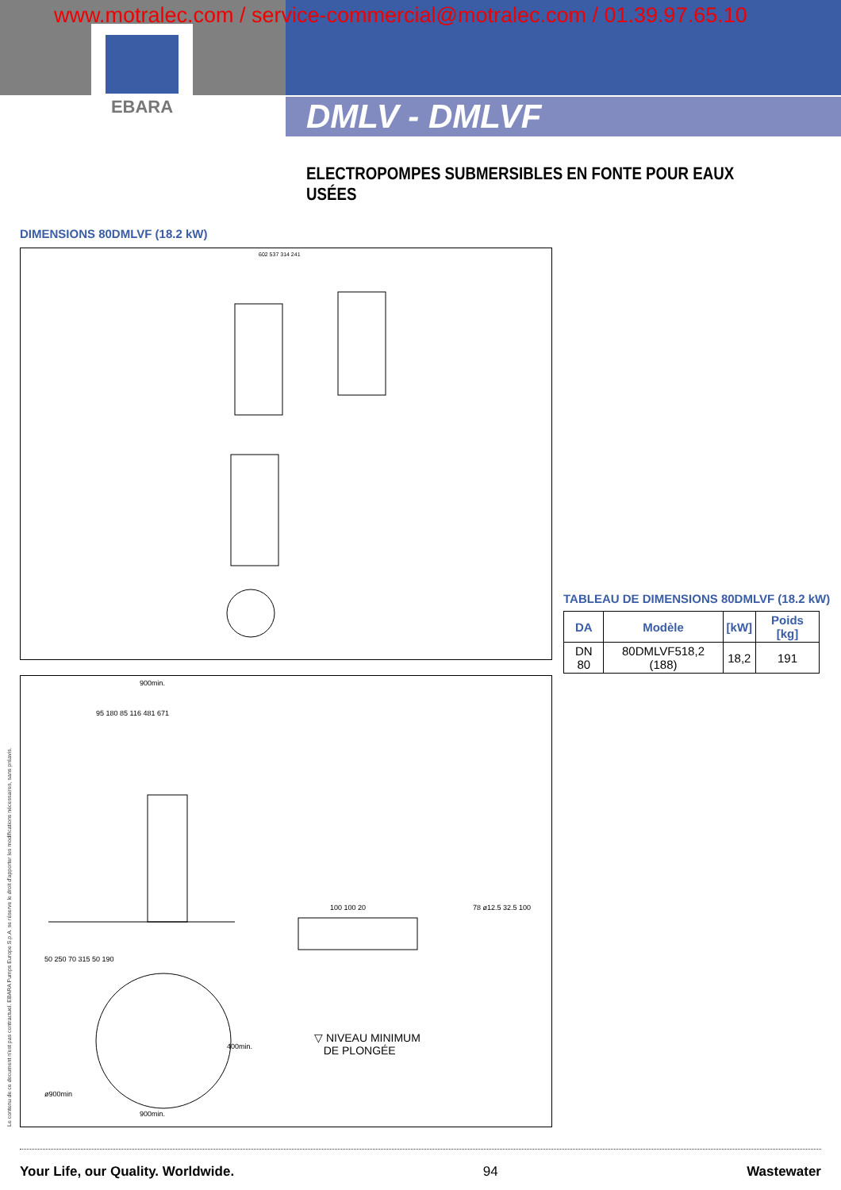EBARA
www.motralec.com / service-commercial@motralec.com / 01.39.97.65.10
DMLV - DMLVF
ELECTROPOMPES SUBMERSIBLES EN FONTE POUR EAUX USÉES
DIMENSIONS 80DMLVF (18.2 kW)
602 537 314 241
TABLEAU DE DIMENSIONS 80DMLVF (18.2 kW)
| DA | Modèle | [kW] | Poids [kg] |
| --- | --- | --- | --- |
| DN 80 | 80DMLVF518,2 (188) | 18,2 | 191 |
900min.
95 180 85 116 481 671
50 250 70 315 50 190
100 100 20
78 ø12.5 32.5 100
900min.
ø900min
400min.
▽ NIVEAU MINIMUM
DE PLONGÉE
Le contenu de ce document n'est pas contractuel. EBARA Pumps Europe S.p.A. se réserve le droit d'apporter les modifications nécessaires, sans préavis.
Your Life, our Quality. Worldwide. 94 Wastewater